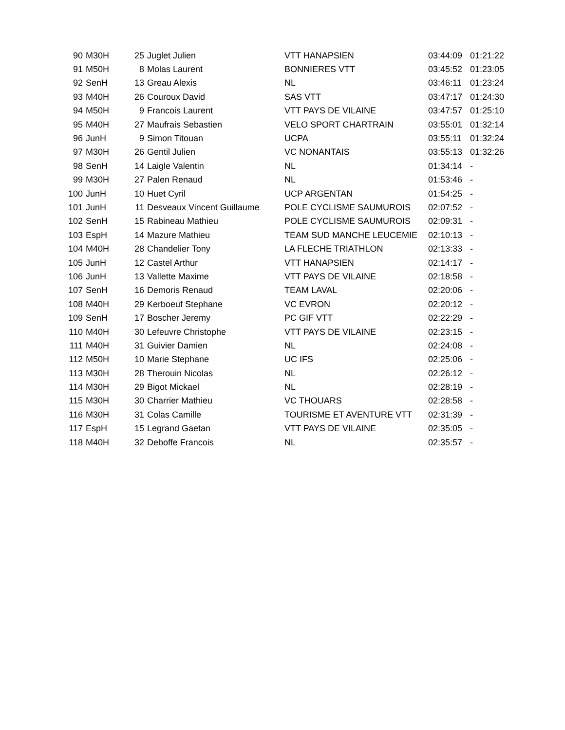| 90 | M30H | 25 | Juglet Julien | VTT HANAPSIEN | 03:44:09 | 01:21:22 |
| 91 | M50H | 8 | Molas Laurent | BONNIERES VTT | 03:45:52 | 01:23:05 |
| 92 | SenH | 13 | Greau Alexis | NL | 03:46:11 | 01:23:24 |
| 93 | M40H | 26 | Couroux David | SAS VTT | 03:47:17 | 01:24:30 |
| 94 | M50H | 9 | Francois Laurent | VTT PAYS DE VILAINE | 03:47:57 | 01:25:10 |
| 95 | M40H | 27 | Maufrais Sebastien | VELO SPORT CHARTRAIN | 03:55:01 | 01:32:14 |
| 96 | JunH | 9 | Simon Titouan | UCPA | 03:55:11 | 01:32:24 |
| 97 | M30H | 26 | Gentil Julien | VC NONANTAIS | 03:55:13 | 01:32:26 |
| 98 | SenH | 14 | Laigle Valentin | NL | 01:34:14 | - |
| 99 | M30H | 27 | Palen Renaud | NL | 01:53:46 | - |
| 100 | JunH | 10 | Huet Cyril | UCP ARGENTAN | 01:54:25 | - |
| 101 | JunH | 11 | Desveaux Vincent Guillaume | POLE CYCLISME SAUMUROIS | 02:07:52 | - |
| 102 | SenH | 15 | Rabineau Mathieu | POLE CYCLISME SAUMUROIS | 02:09:31 | - |
| 103 | EspH | 14 | Mazure Mathieu | TEAM SUD MANCHE LEUCEMIE | 02:10:13 | - |
| 104 | M40H | 28 | Chandelier Tony | LA FLECHE TRIATHLON | 02:13:33 | - |
| 105 | JunH | 12 | Castel Arthur | VTT HANAPSIEN | 02:14:17 | - |
| 106 | JunH | 13 | Vallette Maxime | VTT PAYS DE VILAINE | 02:18:58 | - |
| 107 | SenH | 16 | Demoris Renaud | TEAM LAVAL | 02:20:06 | - |
| 108 | M40H | 29 | Kerboeuf Stephane | VC EVRON | 02:20:12 | - |
| 109 | SenH | 17 | Boscher Jeremy | PC GIF VTT | 02:22:29 | - |
| 110 | M40H | 30 | Lefeuvre Christophe | VTT PAYS DE VILAINE | 02:23:15 | - |
| 111 | M40H | 31 | Guivier Damien | NL | 02:24:08 | - |
| 112 | M50H | 10 | Marie Stephane | UC IFS | 02:25:06 | - |
| 113 | M30H | 28 | Therouin Nicolas | NL | 02:26:12 | - |
| 114 | M30H | 29 | Bigot Mickael | NL | 02:28:19 | - |
| 115 | M30H | 30 | Charrier Mathieu | VC THOUARS | 02:28:58 | - |
| 116 | M30H | 31 | Colas Camille | TOURISME ET AVENTURE VTT | 02:31:39 | - |
| 117 | EspH | 15 | Legrand Gaetan | VTT PAYS DE VILAINE | 02:35:05 | - |
| 118 | M40H | 32 | Deboffe Francois | NL | 02:35:57 | - |